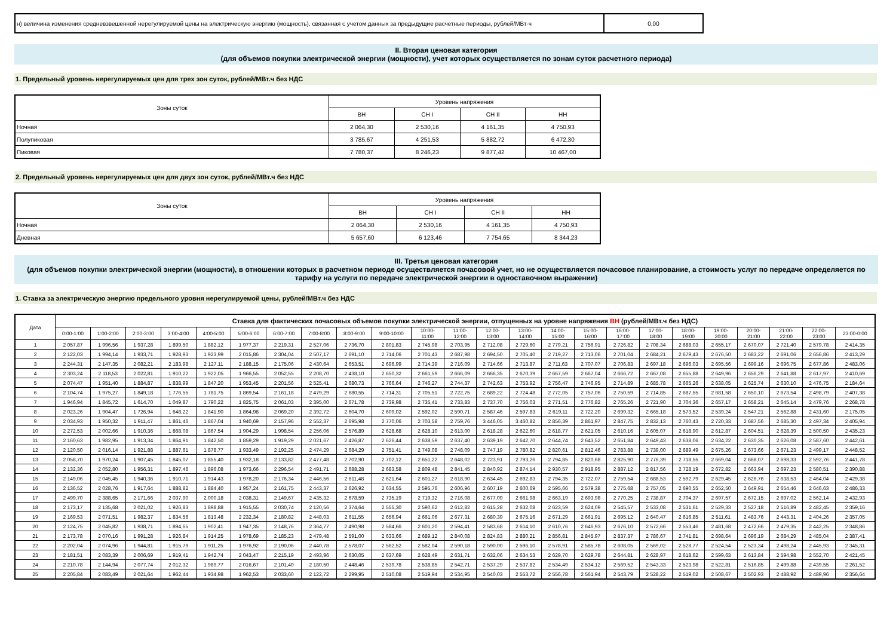| н) величина изменения средневзвешенной нерегулируемой цены на электрическую энергию (мощность), связанная с учетом данных за предыдущие расчетные периоды, рублей/МВт·ч | 0,00 |
II. Вторая ценовая категория
(для объемов покупки электрической энергии (мощности), учет которых осуществляется по зонам суток расчетного периода)
1. Предельный уровень нерегулируемых цен для трех зон суток, рублей/МВт.ч без НДС
| Зоны суток | Уровень напряжения | | | |
| | ВН | СН I | СН II | НН |
| Ночная | 2 064,30 | 2 530,16 | 4 161,35 | 4 750,93 |
| Полупиковая | 3 785,67 | 4 251,53 | 5 882,72 | 6 472,30 |
| Пиковая | 7 780,37 | 8 246,23 | 9 877,42 | 10 467,00 |
2. Предельный уровень нерегулируемых цен для двух зон суток, рублей/МВт.ч без НДС
| Зоны суток | Уровень напряжения | | | |
| | ВН | СН I | СН II | НН |
| Ночная | 2 064,30 | 2 530,16 | 4 161,35 | 4 750,93 |
| Дневная | 5 657,60 | 6 123,46 | 7 754,65 | 8 344,23 |
III. Третья ценовая категория
(для объемов покупки электрической энергии (мощности), в отношении которых в расчетном периоде осуществляется почасовой учет, но не осуществляется почасовое планирование, а стоимость услуг по передаче определяется по тарифу на услуги по передаче электрической энергии в одноставочном выражении)
1. Ставка за электрическую энергию предельного уровня нерегулируемой цены, рублей/МВт.ч без НДС
| Дата | Ставка для фактических почасовых объемов покупки электрической энергии, отпущенных на уровне напряжения ВН (рублей/МВт.ч без НДС) | | | | | | | | | | | | | | | | | | | | | | | |
| | 0:00-1:00 | 1:00-2:00 | 2:00-3:00 | 3:00-4:00 | 4:00-5:00 | 5:00-6:00 | 6:00-7:00 | 7:00-8:00 | 8:00-9:00 | 9:00-10:00 | 10:00- 11:00 | 11:00- 12:00 | 12:00- 13:00 | 13:00- 14:00 | 14:00- 15:00 | 15:00- 16:00 | 16:00- 17:00 | 17:00- 18:00 | 18:00- 19:00 | 19:00- 20:00 | 20:00- 21:00 | 21:00- 22:00 | 22:00- 23:00 | 23:00-0:00 |
| 1 | 2 057,87 | 1 996,56 | 1 937,28 | 1 899,50 | 1 882,12 | 1 977,37 | 2 219,31 | 2 527,06 | 2 736,70 | 2 801,83 | 2 745,98 | 2 703,95 | 2 712,08 | 2 729,60 | 2 779,21 | 2 756,91 | 2 726,82 | 2 708,34 | 2 688,03 | 2 655,17 | 2 670,07 | 2 721,40 | 2 579,78 | 2 414,35 |
| 2 | 2 122,03 | 1 994,14 | 1 933,71 | 1 928,93 | 1 923,99 | 2 015,86 | 2 304,04 | 2 507,17 | 2 691,10 | 2 714,06 | 2 701,43 | 2 687,98 | 2 694,50 | 2 705,40 | 2 719,27 | 2 713,06 | 2 701,04 | 2 684,21 | 2 679,43 | 2 676,50 | 2 683,22 | 2 691,06 | 2 656,86 | 2 413,29 |
| 3 | 2 244,31 | 2 147,35 | 2 082,21 | 2 183,98 | 2 127,11 | 2 188,15 | 2 175,06 | 2 430,64 | 2 653,51 | 2 696,99 | 2 714,39 | 2 716,09 | 2 714,66 | 2 713,87 | 2 711,63 | 2 707,07 | 2 706,83 | 2 697,18 | 2 696,03 | 2 695,56 | 2 699,16 | 2 696,75 | 2 677,86 | 2 483,06 |
| 4 | 2 303,24 | 2 118,53 | 2 022,81 | 1 910,22 | 1 922,05 | 1 966,55 | 2 052,55 | 2 208,70 | 2 438,10 | 2 650,32 | 2 661,59 | 2 666,09 | 2 666,35 | 2 670,39 | 2 667,59 | 2 667,04 | 2 666,72 | 2 667,08 | 2 655,88 | 2 649,96 | 2 656,29 | 2 641,88 | 2 617,97 | 2 410,69 |
| 5 | 2 074,47 | 1 951,40 | 1 884,87 | 1 838,99 | 1 847,20 | 1 953,45 | 2 201,56 | 2 525,41 | 2 680,73 | 2 766,64 | 2 746,27 | 2 744,37 | 2 742,63 | 2 753,92 | 2 756,47 | 2 746,95 | 2 714,89 | 2 685,78 | 2 665,26 | 2 638,05 | 2 625,74 | 2 630,10 | 2 476,75 | 2 184,64 |
| 6 | 2 104,74 | 1 975,27 | 1 849,18 | 1 776,55 | 1 781,75 | 1 869,54 | 2 161,18 | 2 479,29 | 2 680,55 | 2 714,31 | 2 705,51 | 2 722,75 | 2 689,22 | 2 724,48 | 2 772,05 | 2 757,06 | 2 750,59 | 2 714,85 | 2 687,55 | 2 681,58 | 2 650,10 | 2 673,54 | 2 498,79 | 2 407,38 |
| 7 | 1 946,94 | 1 845,72 | 1 614,70 | 1 049,87 | 1 790,22 | 1 825,75 | 2 061,03 | 2 395,00 | 2 671,78 | 2 739,98 | 2 735,41 | 2 733,83 | 2 737,70 | 2 756,03 | 2 771,51 | 2 776,82 | 2 765,26 | 2 721,90 | 2 704,36 | 2 657,17 | 2 658,21 | 2 645,14 | 2 479,76 | 2 268,78 |
| 8 | 2 023,26 | 1 904,47 | 1 726,94 | 1 648,22 | 1 841,90 | 1 864,98 | 2 069,20 | 2 392,72 | 2 604,70 | 2 609,02 | 2 592,02 | 2 590,71 | 2 587,46 | 2 597,83 | 2 619,11 | 2 722,20 | 2 699,32 | 2 665,18 | 2 573,52 | 2 539,24 | 2 547,21 | 2 562,88 | 2 431,60 | 2 175,05 |
| 9 | 2 034,93 | 1 950,32 | 1 911,47 | 1 861,46 | 1 867,04 | 1 940,69 | 2 157,96 | 2 552,37 | 2 695,98 | 2 770,06 | 2 703,58 | 2 759,76 | 3 446,05 | 3 460,82 | 2 856,39 | 2 861,97 | 2 847,75 | 2 832,13 | 2 760,43 | 2 720,33 | 2 687,56 | 2 685,30 | 2 497,34 | 2 405,94 |
| 10 | 2 272,53 | 2 002,66 | 1 910,36 | 1 868,08 | 1 867,54 | 1 904,29 | 1 998,54 | 2 256,06 | 2 576,89 | 2 628,68 | 2 628,10 | 2 613,00 | 2 618,28 | 2 622,60 | 2 618,77 | 2 621,05 | 2 610,16 | 2 605,07 | 2 618,90 | 2 612,87 | 2 604,51 | 2 628,39 | 2 500,50 | 2 435,23 |
| 11 | 2 160,63 | 1 982,95 | 1 913,34 | 1 864,91 | 1 842,50 | 1 859,29 | 1 919,29 | 2 021,67 | 2 426,87 | 2 626,44 | 2 638,59 | 2 637,40 | 2 639,19 | 2 642,70 | 2 644,74 | 2 643,52 | 2 651,84 | 2 649,43 | 2 638,06 | 2 634,22 | 2 630,35 | 2 626,08 | 2 587,60 | 2 442,61 |
| 12 | 2 120,50 | 2 016,14 | 1 921,88 | 1 887,61 | 1 878,77 | 1 933,49 | 2 192,25 | 2 474,29 | 2 684,29 | 2 751,41 | 2 749,08 | 2 748,09 | 2 747,19 | 2 780,82 | 2 820,61 | 2 812,46 | 2 783,88 | 2 739,00 | 2 689,49 | 2 675,26 | 2 673,66 | 2 671,23 | 2 499,17 | 2 448,52 |
| 13 | 2 058,70 | 1 970,24 | 1 907,45 | 1 845,07 | 1 855,40 | 1 932,18 | 2 133,82 | 2 477,48 | 2 702,90 | 2 702,12 | 2 651,22 | 2 648,02 | 2 723,91 | 2 793,26 | 2 794,85 | 2 820,68 | 2 825,90 | 2 776,39 | 2 718,55 | 2 669,04 | 2 668,07 | 2 698,33 | 2 592,76 | 2 441,78 |
| 14 | 2 132,36 | 2 052,80 | 1 956,31 | 1 897,46 | 1 896,08 | 1 973,66 | 2 296,54 | 2 491,71 | 2 688,28 | 2 683,58 | 2 809,48 | 2 841,45 | 2 840,92 | 2 874,14 | 2 930,57 | 2 918,95 | 2 887,12 | 2 817,56 | 2 728,19 | 2 672,82 | 2 663,94 | 2 697,23 | 2 580,51 | 2 390,88 |
| 15 | 2 149,06 | 2 045,45 | 1 940,36 | 1 910,71 | 1 914,43 | 1 978,20 | 2 176,34 | 2 446,56 | 2 611,48 | 2 621,64 | 2 601,27 | 2 618,90 | 2 634,45 | 2 692,83 | 2 794,35 | 2 722,07 | 2 759,54 | 2 688,53 | 2 592,79 | 2 629,45 | 2 626,76 | 2 638,53 | 2 464,04 | 2 429,38 |
| 16 | 2 136,52 | 2 028,76 | 1 917,64 | 1 888,82 | 1 884,40 | 1 957,24 | 2 161,75 | 2 443,37 | 2 626,92 | 2 634,55 | 2 595,76 | 2 606,96 | 2 607,19 | 2 600,69 | 2 595,66 | 2 579,38 | 2 775,68 | 2 757,05 | 2 690,55 | 2 652,50 | 2 649,91 | 2 654,46 | 2 646,63 | 2 486,33 |
| 17 | 2 499,70 | 2 388,65 | 2 171,66 | 2 037,90 | 2 000,18 | 2 038,31 | 2 149,67 | 2 435,32 | 2 678,59 | 2 735,19 | 2 719,32 | 2 716,08 | 2 677,09 | 2 661,98 | 2 663,19 | 2 693,98 | 2 770,25 | 2 738,87 | 2 704,37 | 2 697,57 | 2 672,15 | 2 697,02 | 2 562,14 | 2 432,93 |
| 18 | 2 173,17 | 2 135,68 | 2 021,02 | 1 926,83 | 1 898,88 | 1 915,55 | 2 030,74 | 2 120,56 | 2 374,64 | 2 555,30 | 2 590,62 | 2 612,82 | 2 615,28 | 2 632,08 | 2 623,59 | 2 624,09 | 2 545,57 | 2 533,08 | 2 531,61 | 2 529,33 | 2 527,18 | 2 516,89 | 2 482,45 | 2 359,16 |
| 19 | 2 169,53 | 2 071,51 | 1 982,37 | 1 834,56 | 1 813,48 | 2 232,34 | 2 180,82 | 2 448,03 | 2 611,55 | 2 656,94 | 2 661,06 | 2 677,31 | 2 680,39 | 2 675,16 | 2 671,29 | 2 661,91 | 2 695,12 | 2 640,47 | 2 616,85 | 2 511,61 | 2 483,76 | 2 443,31 | 2 404,26 | 2 357,05 |
| 20 | 2 124,75 | 2 045,82 | 1 938,71 | 1 894,65 | 1 902,41 | 1 947,35 | 2 148,76 | 2 364,77 | 2 490,98 | 2 584,66 | 2 601,20 | 2 594,41 | 2 583,68 | 2 614,10 | 2 610,76 | 2 646,93 | 2 676,10 | 2 572,66 | 2 553,46 | 2 481,68 | 2 472,66 | 2 479,35 | 2 442,25 | 2 348,86 |
| 21 | 2 173,78 | 2 070,16 | 1 991,28 | 1 926,84 | 1 914,25 | 1 978,69 | 2 185,23 | 2 479,48 | 2 591,00 | 2 633,66 | 2 689,12 | 2 840,08 | 2 824,83 | 2 880,21 | 2 856,81 | 2 845,97 | 2 837,37 | 2 786,67 | 2 741,81 | 2 698,64 | 2 696,19 | 2 684,29 | 2 485,04 | 2 387,41 |
| 22 | 2 202,04 | 2 074,96 | 1 944,81 | 1 915,79 | 1 911,25 | 1 976,92 | 2 190,06 | 2 440,78 | 2 578,07 | 2 582,52 | 2 582,04 | 2 590,18 | 2 590,00 | 2 596,10 | 2 578,91 | 2 585,78 | 2 608,05 | 2 569,02 | 2 528,77 | 2 524,54 | 2 523,34 | 2 498,24 | 2 445,93 | 2 345,31 |
| 23 | 2 181,51 | 2 083,39 | 2 006,69 | 1 919,41 | 1 942,74 | 2 043,47 | 2 215,19 | 2 493,96 | 2 630,05 | 2 637,69 | 2 628,49 | 2 631,71 | 2 632,06 | 2 634,53 | 2 629,70 | 2 629,78 | 2 644,81 | 2 628,97 | 2 618,62 | 2 599,63 | 2 613,84 | 2 594,98 | 2 552,70 | 2 421,45 |
| 24 | 2 210,78 | 2 144,94 | 2 077,74 | 2 012,32 | 1 989,77 | 2 016,67 | 2 101,40 | 2 180,50 | 2 448,46 | 2 539,78 | 2 538,85 | 2 542,71 | 2 537,29 | 2 537,82 | 2 534,49 | 2 534,12 | 2 569,52 | 2 543,33 | 2 523,98 | 2 522,81 | 2 516,85 | 2 499,88 | 2 439,55 | 2 261,52 |
| 25 | 2 205,84 | 2 083,49 | 2 021,64 | 1 962,44 | 1 934,98 | 1 962,53 | 2 033,60 | 2 122,72 | 2 299,95 | 2 510,08 | 2 519,94 | 2 534,95 | 2 540,03 | 2 553,72 | 2 556,78 | 2 561,94 | 2 543,79 | 2 528,22 | 2 519,02 | 2 508,67 | 2 502,93 | 2 488,92 | 2 489,96 | 2 356,64 |